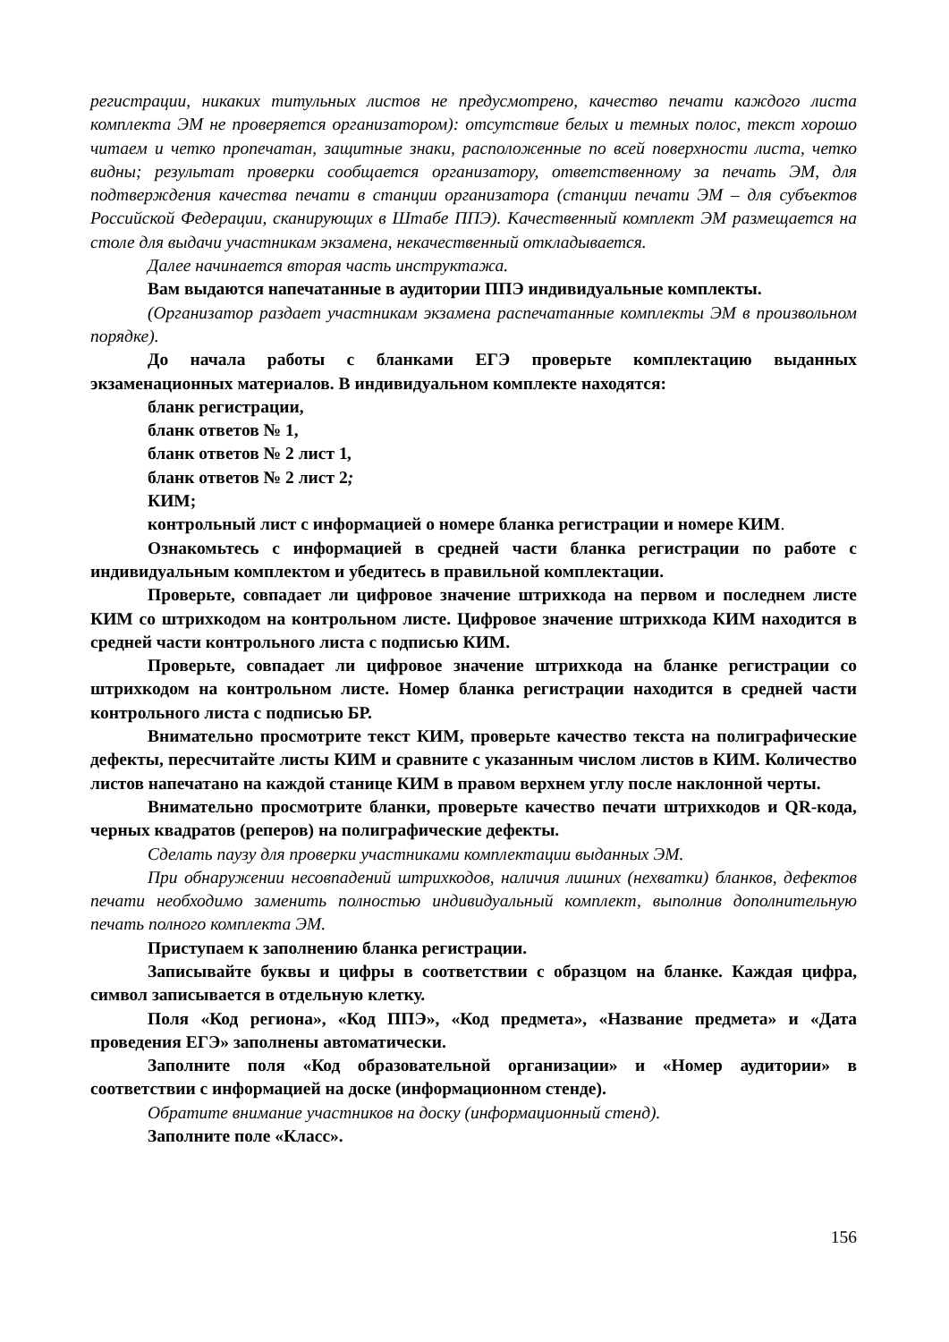регистрации, никаких титульных листов не предусмотрено, качество печати каждого листа комплекта ЭМ не проверяется организатором): отсутствие белых и темных полос, текст хорошо читаем и четко пропечатан, защитные знаки, расположенные по всей поверхности листа, четко видны; результат проверки сообщается организатору, ответственному за печать ЭМ, для подтверждения качества печати в станции организатора (станции печати ЭМ – для субъектов Российской Федерации, сканирующих в Штабе ППЭ). Качественный комплект ЭМ размещается на столе для выдачи участникам экзамена, некачественный откладывается.
Далее начинается вторая часть инструктажа.
Вам выдаются напечатанные в аудитории ППЭ индивидуальные комплекты.
(Организатор раздает участникам экзамена распечатанные комплекты ЭМ в произвольном порядке).
До начала работы с бланками ЕГЭ проверьте комплектацию выданных экзаменационных материалов. В индивидуальном комплекте находятся:
бланк регистрации,
бланк ответов № 1,
бланк ответов № 2 лист 1,
бланк ответов № 2 лист 2;
КИМ;
контрольный лист с информацией о номере бланка регистрации и номере КИМ.
Ознакомьтесь с информацией в средней части бланка регистрации по работе с индивидуальным комплектом и убедитесь в правильной комплектации.
Проверьте, совпадает ли цифровое значение штрихкода на первом и последнем листе КИМ со штрихкодом на контрольном листе. Цифровое значение штрихкода КИМ находится в средней части контрольного листа с подписью КИМ.
Проверьте, совпадает ли цифровое значение штрихкода на бланке регистрации со штрихкодом на контрольном листе. Номер бланка регистрации находится в средней части контрольного листа с подписью БР.
Внимательно просмотрите текст КИМ, проверьте качество текста на полиграфические дефекты, пересчитайте листы КИМ и сравните с указанным числом листов в КИМ. Количество листов напечатано на каждой станице КИМ в правом верхнем углу после наклонной черты.
Внимательно просмотрите бланки, проверьте качество печати штрихкодов и QR-кода, черных квадратов (реперов) на полиграфические дефекты.
Сделать паузу для проверки участниками комплектации выданных ЭМ.
При обнаружении несовпадений штрихкодов, наличия лишних (нехватки) бланков, дефектов печати необходимо заменить полностью индивидуальный комплект, выполнив дополнительную печать полного комплекта ЭМ.
Приступаем к заполнению бланка регистрации.
Записывайте буквы и цифры в соответствии с образцом на бланке. Каждая цифра, символ записывается в отдельную клетку.
Поля «Код региона», «Код ППЭ», «Код предмета», «Название предмета» и «Дата проведения ЕГЭ» заполнены автоматически.
Заполните поля «Код образовательной организации» и «Номер аудитории» в соответствии с информацией на доске (информационном стенде).
Обратите внимание участников на доску (информационный стенд).
Заполните поле «Класс».
156